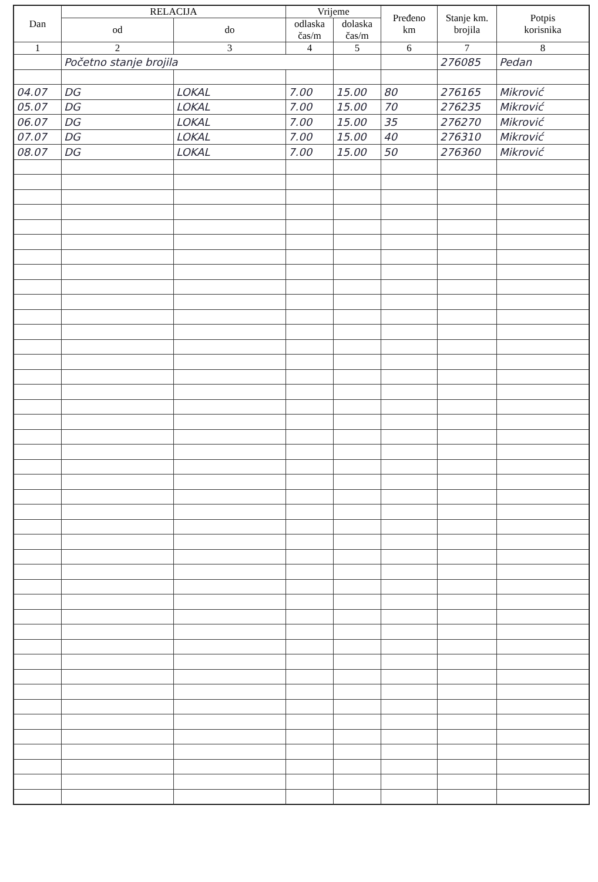| Dan | RELACIJA | | Vrijeme | | Pređeno km | Stanje km. brojila | Potpis korisnika |
| --- | --- | --- | --- | --- | --- | --- | --- |
| | od | do | odlaska čas/m | dolaska čas/m | | | |
| 1 | 2 | 3 | 4 | 5 | 6 | 7 | 8 |
| | Početno stanje brojila | | | | | 276085 | Pedan |
| 04.07 | DG | LOKAL | 7.00 | 15.00 | 80 | 276165 | Mikrović |
| 05.07 | DG | LOKAL | 7.00 | 15.00 | 70 | 276235 | Mikrović |
| 06.07 | DG | LOKAL | 7.00 | 15.00 | 35 | 276270 | Mikrović |
| 07.07 | DG | LOKAL | 7.00 | 15.00 | 40 | 276310 | Mikrović |
| 08.07 | DG | LOKAL | 7.00 | 15.00 | 50 | 276360 | Mikrović |